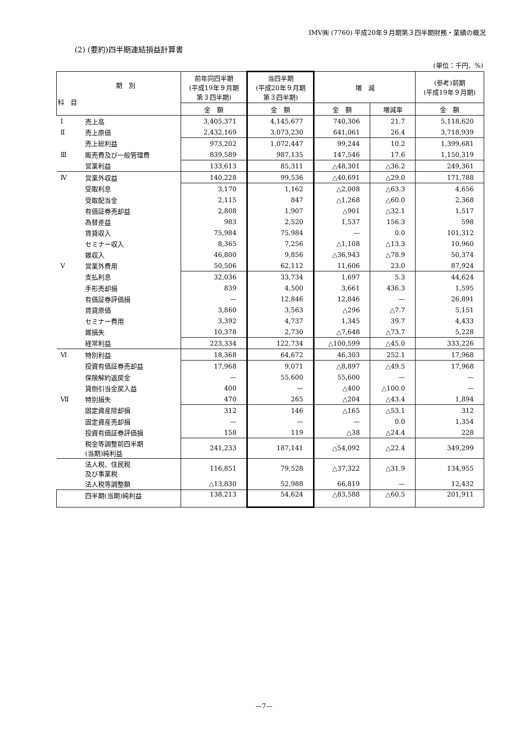IMV㈱ (7760) 平成20年９月期第３四半期財務・業績の概況
(2) (要約)四半期連結損益計算書
(単位：千円、%)
| 期 別 科 目 | | 前年同四半期 (平成19年９月期 第３四半期) | 当四半期 (平成20年９月期 第３四半期) | 増 減 | | (参考)前期 (平成19年９月期) |
| --- | --- | --- | --- | --- | --- | --- |
| | | 金 額 | 金 額 | 金 額 | 増減率 | 金 額 |
| Ⅰ | 売上高 | 3,405,371 | 4,145,677 | 740,306 | 21.7 | 5,118,620 |
| Ⅱ | 売上原価 | 2,432,169 | 3,073,230 | 641,061 | 26.4 | 3,718,939 |
| | 売上総利益 | 973,202 | 1,072,447 | 99,244 | 10.2 | 1,399,681 |
| Ⅲ | 販売費及び一般管理費 | 839,589 | 987,135 | 147,546 | 17.6 | 1,150,319 |
| | 営業利益 | 133,613 | 85,311 | △48,301 | △36.2 | 249,361 |
| Ⅳ | 営業外収益 | 140,228 | 99,536 | △40,691 | △29.0 | 171,788 |
| | 受取利息 | 3,170 | 1,162 | △2,008 | △63.3 | 4,656 |
| | 受取配当金 | 2,115 | 847 | △1,268 | △60.0 | 2,368 |
| | 有価証券売却益 | 2,808 | 1,907 | △901 | △32.1 | 1,517 |
| | 為替差益 | 983 | 2,520 | 1,537 | 156.3 | 598 |
| | 賃貸収入 | 75,984 | 75,984 | — | 0.0 | 101,312 |
| | セミナー収入 | 8,365 | 7,256 | △1,108 | △13.3 | 10,960 |
| | 雑収入 | 46,800 | 9,856 | △36,943 | △78.9 | 50,374 |
| Ⅴ | 営業外費用 | 50,506 | 62,112 | 11,606 | 23.0 | 87,924 |
| | 支払利息 | 32,036 | 33,734 | 1,697 | 5.3 | 44,624 |
| | 手形売却損 | 839 | 4,500 | 3,661 | 436.3 | 1,595 |
| | 有価証券評価損 | — | 12,846 | 12,846 | — | 26,891 |
| | 賃貸原価 | 3,860 | 3,563 | △296 | △7.7 | 5,151 |
| | セミナー費用 | 3,392 | 4,737 | 1,345 | 39.7 | 4,433 |
| | 雑損失 | 10,378 | 2,730 | △7,648 | △73.7 | 5,228 |
| | 経常利益 | 223,334 | 122,734 | △100,599 | △45.0 | 333,226 |
| Ⅵ | 特別利益 | 18,368 | 64,672 | 46,303 | 252.1 | 17,968 |
| | 投資有価証券売却益 | 17,968 | 9,071 | △8,897 | △49.5 | 17,968 |
| | 保険解約返戻金 | — | 55,600 | 55,600 | — | — |
| | 貸倒引当金戻入益 | 400 | — | △400 | △100.0 | — |
| Ⅶ | 特別損失 | 470 | 265 | △204 | △43.4 | 1,894 |
| | 固定資産除却損 | 312 | 146 | △165 | △53.1 | 312 |
| | 固定資産売却損 | — | — | — | 0.0 | 1,354 |
| | 投資有価証券評価損 | 158 | 119 | △38 | △24.4 | 228 |
| | 税金等調整前四半期 (当期)純利益 | 241,233 | 187,141 | △54,092 | △22.4 | 349,299 |
| | 法人税、住民税 及び事業税 | 116,851 | 79,528 | △37,322 | △31.9 | 134,955 |
| | 法人税等調整額 | △13,830 | 52,988 | 66,819 | — | 12,432 |
| | 四半期(当期)純利益 | 138,213 | 54,624 | △83,588 | △60.5 | 201,911 |
—7—